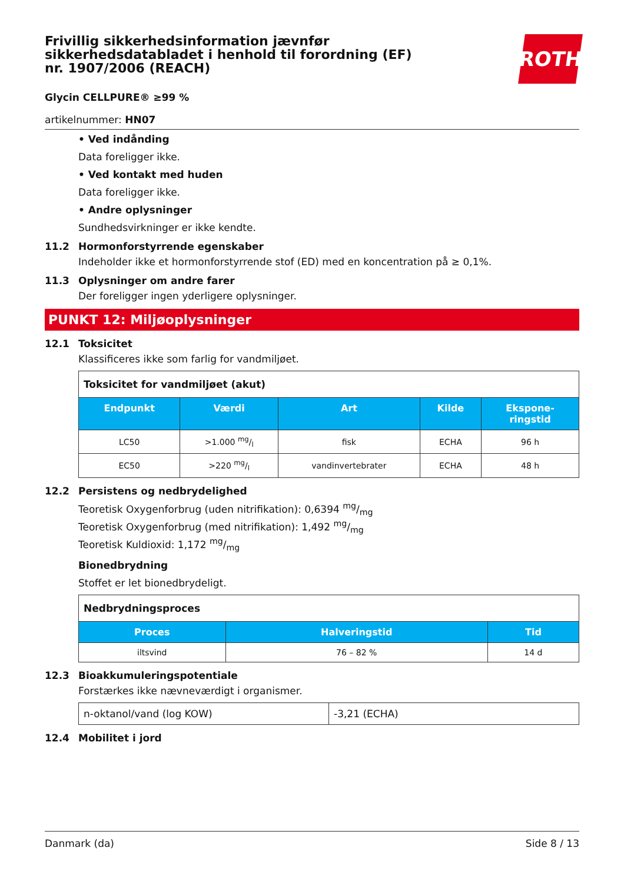ROTH
Frivillig sikkerhedsinformation jævnfør sikkerhedsdatabladet i henhold til forordning (EF) nr. 1907/2006 (REACH)
Glycin CELLPURE® ≥99 %
artikelnummer: HN07
• Ved indånding
Data foreligger ikke.
• Ved kontakt med huden
Data foreligger ikke.
• Andre oplysninger
Sundhedsvirkninger er ikke kendte.
11.2 Hormonforstyrrende egenskaber
Indeholder ikke et hormonforstyrrende stof (ED) med en koncentration på ≥ 0,1%.
11.3 Oplysninger om andre farer
Der foreligger ingen yderligere oplysninger.
PUNKT 12: Miljøoplysninger
12.1 Toksicitet
Klassificeres ikke som farlig for vandmiljøet.
| Toksicitet for vandmiljøet (akut) | | | | |
| --- | --- | --- | --- | --- |
| Endpunkt | Værdi | Art | Kilde | Ekspone- ringstid |
| LC50 | >1.000 mg/l | fisk | ECHA | 96 h |
| EC50 | >220 mg/l | vandinvertebrater | ECHA | 48 h |
12.2 Persistens og nedbrydelighed
Teoretisk Oxygenforbrug (uden nitrifikation): 0,6394 mg/mg
Teoretisk Oxygenforbrug (med nitrifikation): 1,492 mg/mg
Teoretisk Kuldioxid: 1,172 mg/mg
Bionedbrydning
Stoffet er let bionedbrydeligt.
| Nedbrydningsproces | | |
| --- | --- | --- |
| Proces | Halveringstid | Tid |
| iltsvind | 76 – 82 % | 14 d |
12.3 Bioakkumuleringspotentiale
Forstærkes ikke nævneværdigt i organismer.
| n-oktanol/vand (log KOW) | -3,21 (ECHA) |
12.4 Mobilitet i jord
Danmark (da) Side 8 / 13